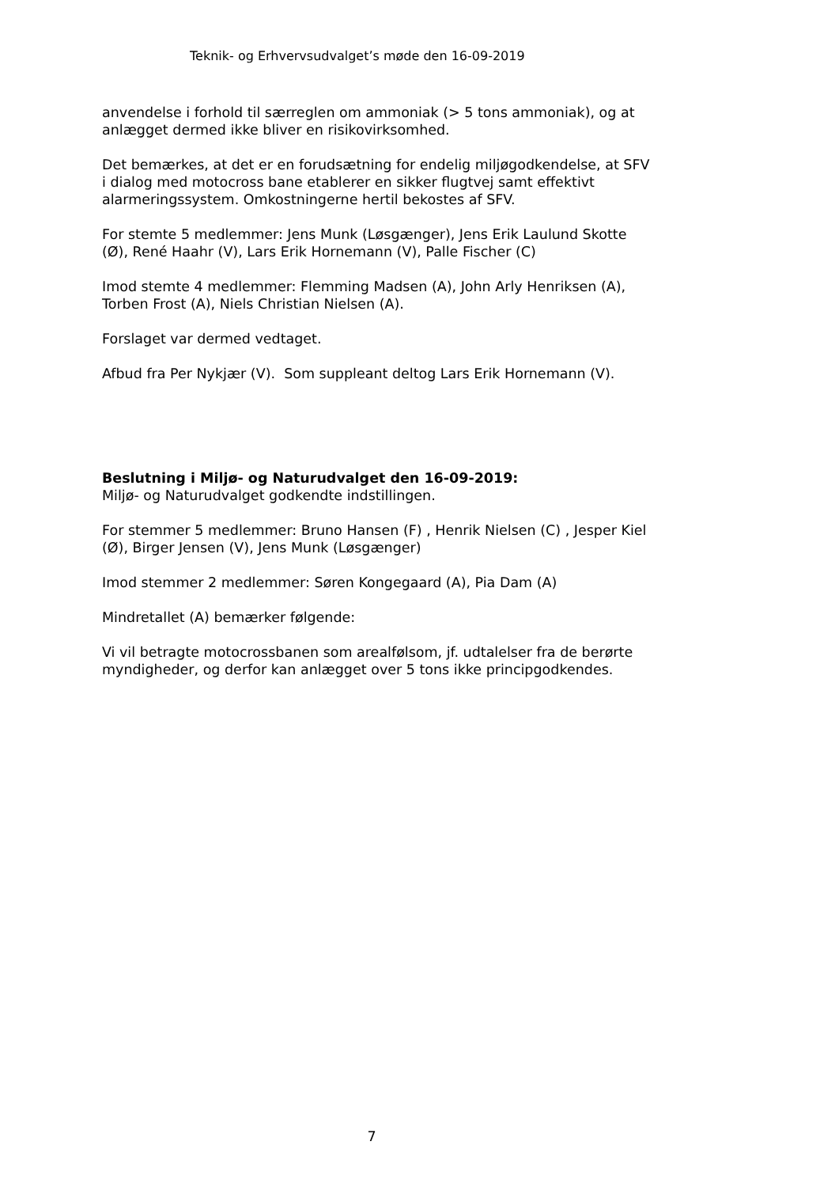Teknik- og Erhvervsudvalget’s møde den 16-09-2019
anvendelse i forhold til særreglen om ammoniak (> 5 tons ammoniak), og at anlægget dermed ikke bliver en risikovirksomhed.
Det bemærkes, at det er en forudsætning for endelig miljøgodkendelse, at SFV i dialog med motocross bane etablerer en sikker flugtvej samt effektivt alarmeringssystem. Omkostningerne hertil bekostes af SFV.
For stemte 5 medlemmer: Jens Munk (Løsgænger), Jens Erik Laulund Skotte (Ø), René Haahr (V), Lars Erik Hornemann (V), Palle Fischer (C)
Imod stemte 4 medlemmer: Flemming Madsen (A), John Arly Henriksen (A), Torben Frost (A), Niels Christian Nielsen (A).
Forslaget var dermed vedtaget.
Afbud fra Per Nykjær (V). Som suppleant deltog Lars Erik Hornemann (V).
Beslutning i Miljø- og Naturudvalget den 16-09-2019:
Miljø- og Naturudvalget godkendte indstillingen.
For stemmer 5 medlemmer: Bruno Hansen (F) , Henrik Nielsen (C) , Jesper Kiel (Ø), Birger Jensen (V), Jens Munk (Løsgænger)
Imod stemmer 2 medlemmer: Søren Kongegaard (A), Pia Dam (A)
Mindretallet (A) bemærker følgende:
Vi vil betragte motocrossbanen som arealfølsom, jf. udtalelser fra de berørte myndigheder, og derfor kan anlægget over 5 tons ikke principgodkendes.
7